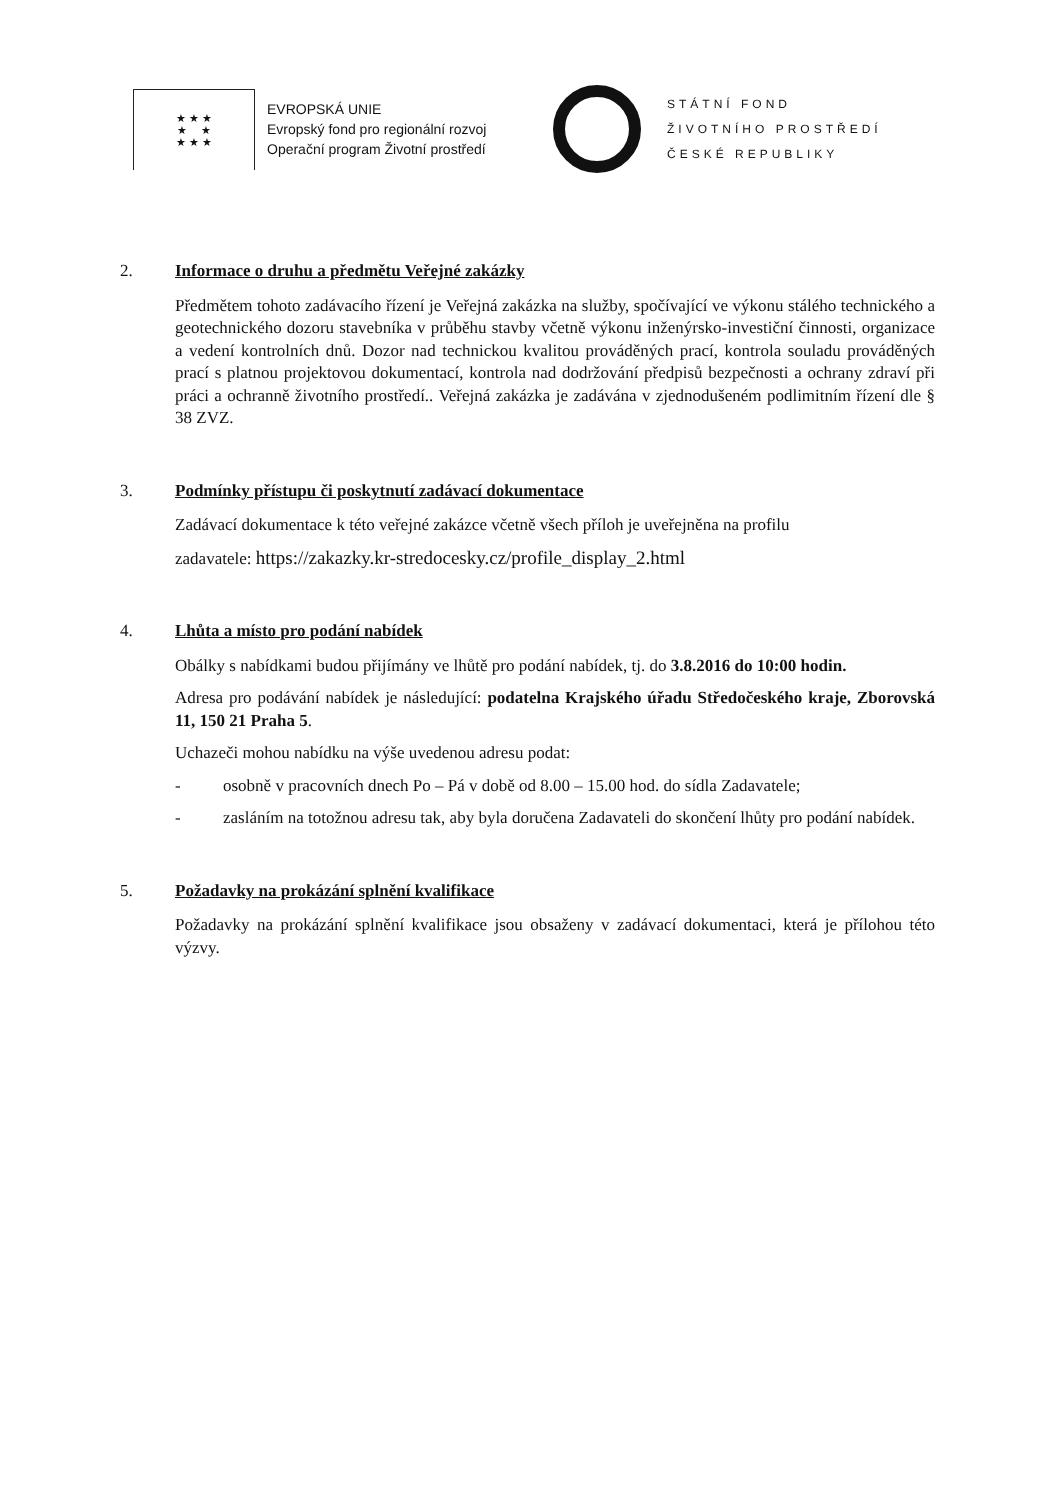★ ★ ★
★ ★
★ ★ ★
EVROPSKÁ UNIE
Evropský fond pro regionální rozvoj
Operační program Životní prostředí
STÁTNÍ FOND
ŽIVOTNÍHO PROSTŘEDÍ
ČESKÉ REPUBLIKY
2. Informace o druhu a předmětu Veřejné zakázky
Předmětem tohoto zadávacího řízení je Veřejná zakázka na služby, spočívající ve výkonu stálého technického a geotechnického dozoru stavebníka v průběhu stavby včetně výkonu inženýrsko-investiční činnosti, organizace a vedení kontrolních dnů. Dozor nad technickou kvalitou prováděných prací, kontrola souladu prováděných prací s platnou projektovou dokumentací, kontrola nad dodržování předpisů bezpečnosti a ochrany zdraví při práci a ochranně životního prostředí.. Veřejná zakázka je zadávána v zjednodušeném podlimitním řízení dle § 38 ZVZ.
3. Podmínky přístupu či poskytnutí zadávací dokumentace
Zadávací dokumentace k této veřejné zakázce včetně všech příloh je uveřejněna na profilu
zadavatele: https://zakazky.kr-stredocesky.cz/profile_display_2.html
4. Lhůta a místo pro podání nabídek
Obálky s nabídkami budou přijímány ve lhůtě pro podání nabídek, tj. do 3.8.2016 do 10:00 hodin.
Adresa pro podávání nabídek je následující: podatelna Krajského úřadu Středočeského kraje, Zborovská 11, 150 21 Praha 5.
Uchazeči mohou nabídku na výše uvedenou adresu podat:
- osobně v pracovních dnech Po – Pá v době od 8.00 – 15.00 hod. do sídla Zadavatele;
- zasláním na totožnou adresu tak, aby byla doručena Zadavateli do skončení lhůty pro podání nabídek.
5. Požadavky na prokázání splnění kvalifikace
Požadavky na prokázání splnění kvalifikace jsou obsaženy v zadávací dokumentaci, která je přílohou této výzvy.